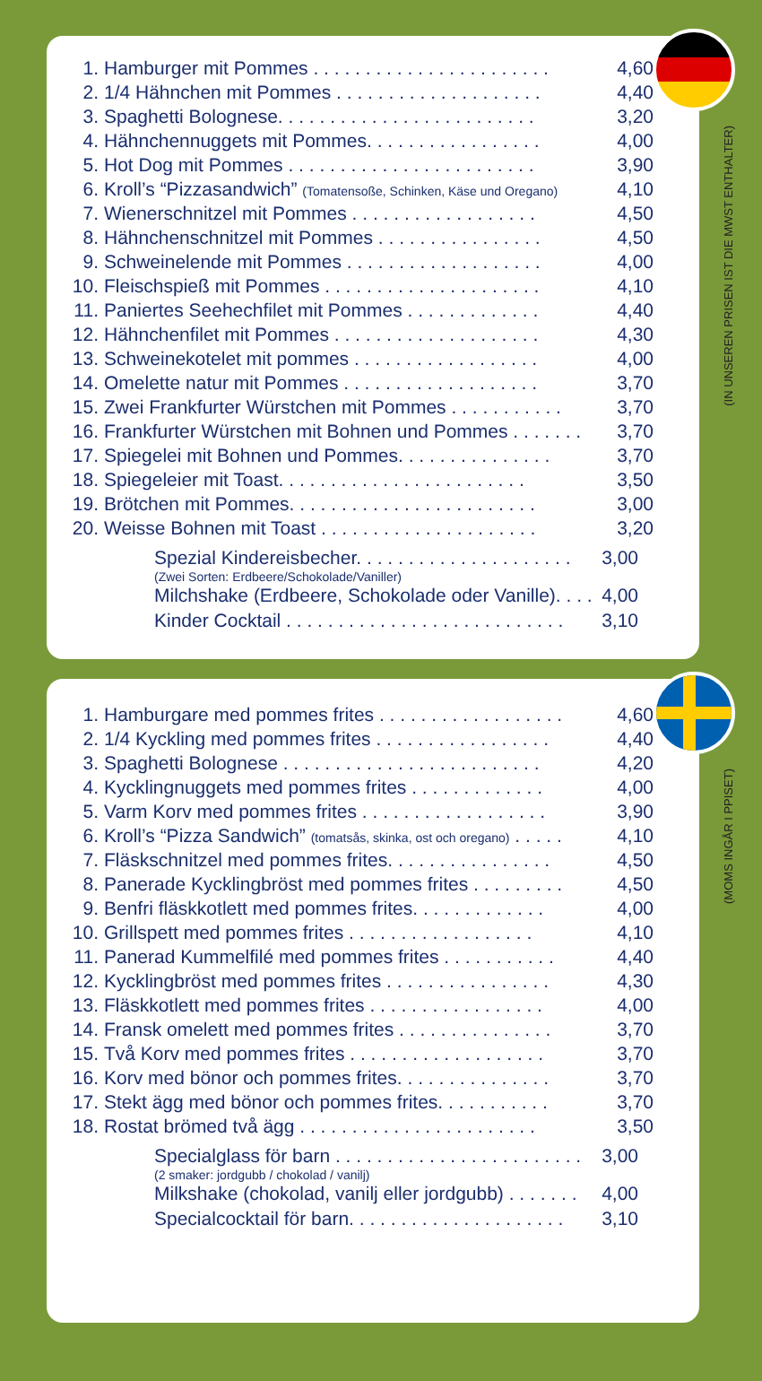(IN UNSEREN PRISEN IST DIE MWST ENTHALTER)
| 1. | Hamburger mit Pommes . . . . . . . . . . . . . . . . . . . . . . . | 4,60 |
| 2. | 1/4 Hähnchen mit Pommes . . . . . . . . . . . . . . . . . . . . | 4,40 |
| 3. | Spaghetti Bolognese. . . . . . . . . . . . . . . . . . . . . . . . . | 3,20 |
| 4. | Hähnchennuggets mit Pommes. . . . . . . . . . . . . . . . . | 4,00 |
| 5. | Hot Dog mit Pommes . . . . . . . . . . . . . . . . . . . . . . . . | 3,90 |
| 6. | Kroll’s “Pizzasandwich” (Tomatensoße, Schinken, Käse und Oregano) | 4,10 |
| 7. | Wienerschnitzel mit Pommes . . . . . . . . . . . . . . . . . . | 4,50 |
| 8. | Hähnchenschnitzel mit Pommes . . . . . . . . . . . . . . . . | 4,50 |
| 9. | Schweinelende mit Pommes . . . . . . . . . . . . . . . . . . . | 4,00 |
| 10. | Fleischspieß mit Pommes . . . . . . . . . . . . . . . . . . . . . | 4,10 |
| 11. | Paniertes Seehechfilet mit Pommes . . . . . . . . . . . . . | 4,40 |
| 12. | Hähnchenfilet mit Pommes . . . . . . . . . . . . . . . . . . . . | 4,30 |
| 13. | Schweinekotelet mit pommes . . . . . . . . . . . . . . . . . . | 4,00 |
| 14. | Omelette natur mit Pommes . . . . . . . . . . . . . . . . . . . | 3,70 |
| 15. | Zwei Frankfurter Würstchen mit Pommes . . . . . . . . . . . | 3,70 |
| 16. | Frankfurter Würstchen mit Bohnen und Pommes . . . . . . . | 3,70 |
| 17. | Spiegelei mit Bohnen und Pommes. . . . . . . . . . . . . . . | 3,70 |
| 18. | Spiegeleier mit Toast. . . . . . . . . . . . . . . . . . . . . . . . | 3,50 |
| 19. | Brötchen mit Pommes. . . . . . . . . . . . . . . . . . . . . . . . | 3,00 |
| 20. | Weisse Bohnen mit Toast . . . . . . . . . . . . . . . . . . . . . | 3,20 |
Spezial Kindereisbecher. . . . . . . . . . . . . . . . . . . . . 3,00
(Zwei Sorten: Erdbeere/Schokolade/Vaniller)
Milchshake (Erdbeere, Schokolade oder Vanille). . . . 4,00
Kinder Cocktail . . . . . . . . . . . . . . . . . . . . . . . . . . . 3,10
(MOMS INGÅR I PPISET)
| 1. | Hamburgare med pommes frites . . . . . . . . . . . . . . . . . . | 4,60 |
| 2. | 1/4 Kyckling med pommes frites . . . . . . . . . . . . . . . . . | 4,40 |
| 3. | Spaghetti Bolognese . . . . . . . . . . . . . . . . . . . . . . . . . | 4,20 |
| 4. | Kycklingnuggets med pommes frites . . . . . . . . . . . . . | 4,00 |
| 5. | Varm Korv med pommes frites . . . . . . . . . . . . . . . . . . | 3,90 |
| 6. | Kroll’s “Pizza Sandwich” (tomatsås, skinka, ost och oregano) . . . . . | 4,10 |
| 7. | Fläskschnitzel med pommes frites. . . . . . . . . . . . . . . . | 4,50 |
| 8. | Panerade Kycklingbröst med pommes frites . . . . . . . . . | 4,50 |
| 9. | Benfri fläskkotlett med pommes frites. . . . . . . . . . . . . | 4,00 |
| 10. | Grillspett med pommes frites . . . . . . . . . . . . . . . . . . | 4,10 |
| 11. | Panerad Kummelfilé med pommes frites . . . . . . . . . . . | 4,40 |
| 12. | Kycklingbröst med pommes frites . . . . . . . . . . . . . . . . | 4,30 |
| 13. | Fläskkotlett med pommes frites . . . . . . . . . . . . . . . . . | 4,00 |
| 14. | Fransk omelett med pommes frites . . . . . . . . . . . . . . . | 3,70 |
| 15. | Två Korv med pommes frites . . . . . . . . . . . . . . . . . . . | 3,70 |
| 16. | Korv med bönor och pommes frites. . . . . . . . . . . . . . . | 3,70 |
| 17. | Stekt ägg med bönor och pommes frites. . . . . . . . . . . | 3,70 |
| 18. | Rostat brömed två ägg . . . . . . . . . . . . . . . . . . . . . . . | 3,50 |
Specialglass för barn . . . . . . . . . . . . . . . . . . . . . . . . 3,00
(2 smaker: jordgubb / chokolad / vanilj)
Milkshake (chokolad, vanilj eller jordgubb) . . . . . . . 4,00
Specialcocktail för barn. . . . . . . . . . . . . . . . . . . . . 3,10